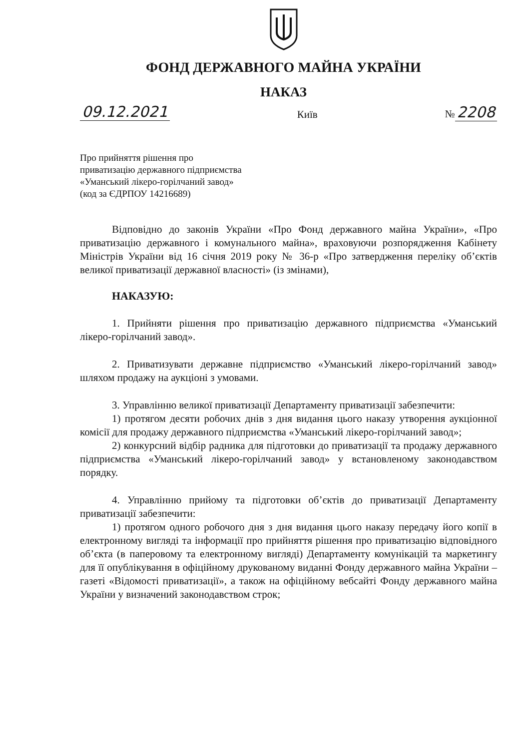ФОНД ДЕРЖАВНОГО МАЙНА УКРАЇНИ
НАКАЗ
09.12.2021 Київ № 2208
Про прийняття рішення про
приватизацію державного підприємства
«Уманський лікеро-горілчаний завод»
(код за ЄДРПОУ 14216689)
Відповідно до законів України «Про Фонд державного майна України», «Про приватизацію державного і комунального майна», враховуючи розпорядження Кабінету Міністрів України від 16 січня 2019 року № 36-р «Про затвердження переліку об’єктів великої приватизації державної власності» (із змінами),
НАКАЗУЮ:
1. Прийняти рішення про приватизацію державного підприємства «Уманський лікеро-горілчаний завод».
2. Приватизувати державне підприємство «Уманський лікеро-горілчаний завод» шляхом продажу на аукціоні з умовами.
3. Управлінню великої приватизації Департаменту приватизації забезпечити:
1) протягом десяти робочих днів з дня видання цього наказу утворення аукціонної комісії для продажу державного підприємства «Уманський лікеро-горілчаний завод»;
2) конкурсний відбір радника для підготовки до приватизації та продажу державного підприємства «Уманський лікеро-горілчаний завод» у встановленому законодавством порядку.
4. Управлінню прийому та підготовки об’єктів до приватизації Департаменту приватизації забезпечити:
1) протягом одного робочого дня з дня видання цього наказу передачу його копії в електронному вигляді та інформації про прийняття рішення про приватизацію відповідного об’єкта (в паперовому та електронному вигляді) Департаменту комунікацій та маркетингу для її опублікування в офіційному друкованому виданні Фонду державного майна України – газеті «Відомості приватизації», а також на офіційному вебсайті Фонду державного майна України у визначений законодавством строк;